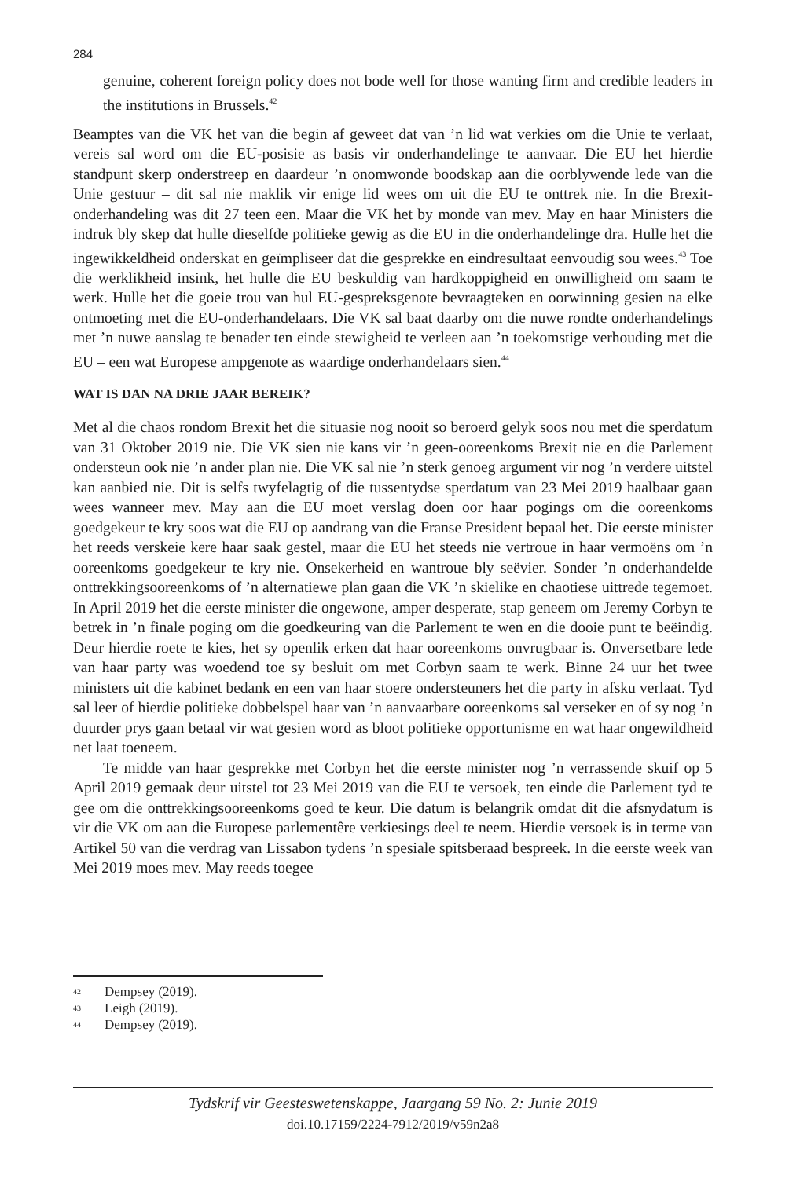284
genuine, coherent foreign policy does not bode well for those wanting firm and credible leaders in the institutions in Brussels.<sup>42</sup>
Beamptes van die VK het van die begin af geweet dat van ’n lid wat verkies om die Unie te verlaat, vereis sal word om die EU-posisie as basis vir onderhandelinge te aanvaar. Die EU het hierdie standpunt skerp onderstreep en daardeur ’n onomwonde boodskap aan die oorblywende lede van die Unie gestuur – dit sal nie maklik vir enige lid wees om uit die EU te onttrek nie. In die Brexit-onderhandeling was dit 27 teen een. Maar die VK het by monde van mev. May en haar Ministers die indruk bly skep dat hulle dieselfde politieke gewig as die EU in die onderhandelinge dra. Hulle het die ingewikkeldheid onderskat en geïmpliseer dat die gesprekke en eindresultaat eenvoudig sou wees.<sup>43</sup> Toe die werklikheid insink, het hulle die EU beskuldig van hardkoppigheid en onwilligheid om saam te werk. Hulle het die goeie trou van hul EU-gespreksgenote bevraagteken en oorwinning gesien na elke ontmoeting met die EU-onderhandelaars. Die VK sal baat daarby om die nuwe rondte onderhandelings met ’n nuwe aanslag te benader ten einde stewigheid te verleen aan ’n toekomstige verhouding met die EU – een wat Europese ampgenote as waardige onderhandelaars sien.<sup>44</sup>
WAT IS DAN NA DRIE JAAR BEREIK?
Met al die chaos rondom Brexit het die situasie nog nooit so beroerd gelyk soos nou met die sperdatum van 31 Oktober 2019 nie. Die VK sien nie kans vir ’n geen-ooreenkoms Brexit nie en die Parlement ondersteun ook nie ’n ander plan nie. Die VK sal nie ’n sterk genoeg argument vir nog ’n verdere uitstel kan aanbied nie. Dit is selfs twyfelagtig of die tussentydse sperdatum van 23 Mei 2019 haalbaar gaan wees wanneer mev. May aan die EU moet verslag doen oor haar pogings om die ooreenkoms goedgekeur te kry soos wat die EU op aandrang van die Franse President bepaal het. Die eerste minister het reeds verskeie kere haar saak gestel, maar die EU het steeds nie vertroue in haar vermoëns om ’n ooreenkoms goedgekeur te kry nie. Onsekerheid en wantroue bly seëvier. Sonder ’n onderhandelde onttrekkingsooreenkoms of ’n alternatiewe plan gaan die VK ’n skielike en chaotiese uittrede tegemoet. In April 2019 het die eerste minister die ongewone, amper desperate, stap geneem om Jeremy Corbyn te betrek in ’n finale poging om die goedkeuring van die Parlement te wen en die dooie punt te beëindig. Deur hierdie roete te kies, het sy openlik erken dat haar ooreenkoms onvrugbaar is. Onversetbare lede van haar party was woedend toe sy besluit om met Corbyn saam te werk. Binne 24 uur het twee ministers uit die kabinet bedank en een van haar stoere ondersteuners het die party in afsku verlaat. Tyd sal leer of hierdie politieke dobbelspel haar van ’n aanvaarbare ooreenkoms sal verseker en of sy nog ’n duurder prys gaan betaal vir wat gesien word as bloot politieke opportunisme en wat haar ongewildheid net laat toeneem.
Te midde van haar gesprekke met Corbyn het die eerste minister nog ’n verrassende skuif op 5 April 2019 gemaak deur uitstel tot 23 Mei 2019 van die EU te versoek, ten einde die Parlement tyd te gee om die onttrekkingsooreenkoms goed te keur. Die datum is belangrik omdat dit die afsnydatum is vir die VK om aan die Europese parlementêre verkiesings deel te neem. Hierdie versoek is in terme van Artikel 50 van die verdrag van Lissabon tydens ’n spesiale spitsberaad bespreek. In die eerste week van Mei 2019 moes mev. May reeds toegee
<sup>42</sup> Dempsey (2019).
<sup>43</sup> Leigh (2019).
<sup>44</sup> Dempsey (2019).
Tydskrif vir Geesteswetenskappe, Jaargang 59 No. 2: Junie 2019
doi.10.17159/2224-7912/2019/v59n2a8